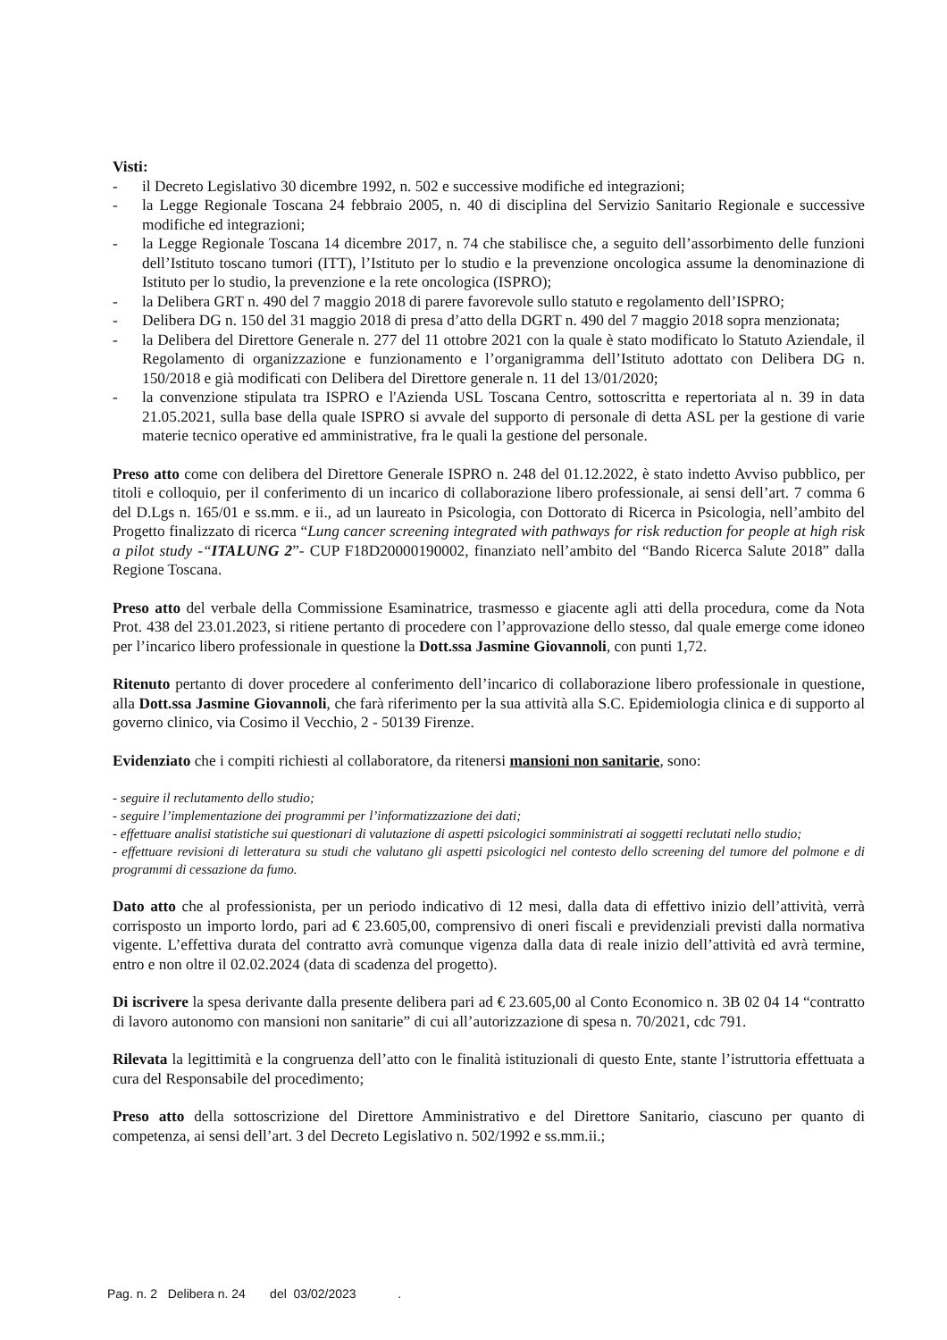Visti:
- il Decreto Legislativo 30 dicembre 1992, n. 502 e successive modifiche ed integrazioni;
- la Legge Regionale Toscana 24 febbraio 2005, n. 40 di disciplina del Servizio Sanitario Regionale e successive modifiche ed integrazioni;
- la Legge Regionale Toscana 14 dicembre 2017, n. 74 che stabilisce che, a seguito dell’assorbimento delle funzioni dell’Istituto toscano tumori (ITT), l’Istituto per lo studio e la prevenzione oncologica assume la denominazione di Istituto per lo studio, la prevenzione e la rete oncologica (ISPRO);
- la Delibera GRT n. 490 del 7 maggio 2018 di parere favorevole sullo statuto e regolamento dell’ISPRO;
- Delibera DG n. 150 del 31 maggio 2018 di presa d’atto della DGRT n. 490 del 7 maggio 2018 sopra menzionata;
- la Delibera del Direttore Generale n. 277 del 11 ottobre 2021 con la quale è stato modificato lo Statuto Aziendale, il Regolamento di organizzazione e funzionamento e l’organigramma dell’Istituto adottato con Delibera DG n. 150/2018 e già modificati con Delibera del Direttore generale n. 11 del 13/01/2020;
- la convenzione stipulata tra ISPRO e l'Azienda USL Toscana Centro, sottoscritta e repertoriata al n. 39 in data 21.05.2021, sulla base della quale ISPRO si avvale del supporto di personale di detta ASL per la gestione di varie materie tecnico operative ed amministrative, fra le quali la gestione del personale.
Preso atto come con delibera del Direttore Generale ISPRO n. 248 del 01.12.2022, è stato indetto Avviso pubblico, per titoli e colloquio, per il conferimento di un incarico di collaborazione libero professionale, ai sensi dell’art. 7 comma 6 del D.Lgs n. 165/01 e ss.mm. e ii., ad un laureato in Psicologia, con Dottorato di Ricerca in Psicologia, nell’ambito del Progetto finalizzato di ricerca “Lung cancer screening integrated with pathways for risk reduction for people at high risk a pilot study -“ITALUNG 2”- CUP F18D20000190002, finanziato nell’ambito del “Bando Ricerca Salute 2018” dalla Regione Toscana.
Preso atto del verbale della Commissione Esaminatrice, trasmesso e giacente agli atti della procedura, come da Nota Prot. 438 del 23.01.2023, si ritiene pertanto di procedere con l’approvazione dello stesso, dal quale emerge come idoneo per l’incarico libero professionale in questione la Dott.ssa Jasmine Giovannoli, con punti 1,72.
Ritenuto pertanto di dover procedere al conferimento dell’incarico di collaborazione libero professionale in questione, alla Dott.ssa Jasmine Giovannoli, che farà riferimento per la sua attività alla S.C. Epidemiologia clinica e di supporto al governo clinico, via Cosimo il Vecchio, 2 - 50139 Firenze.
Evidenziato che i compiti richiesti al collaboratore, da ritenersi mansioni non sanitarie, sono:
- seguire il reclutamento dello studio;
- seguire l’implementazione dei programmi per l’informatizzazione dei dati;
- effettuare analisi statistiche sui questionari di valutazione di aspetti psicologici somministrati ai soggetti reclutati nello studio;
- effettuare revisioni di letteratura su studi che valutano gli aspetti psicologici nel contesto dello screening del tumore del polmone e di programmi di cessazione da fumo.
Dato atto che al professionista, per un periodo indicativo di 12 mesi, dalla data di effettivo inizio dell’attività, verrà corrisposto un importo lordo, pari ad € 23.605,00, comprensivo di oneri fiscali e previdenziali previsti dalla normativa vigente. L’effettiva durata del contratto avrà comunque vigenza dalla data di reale inizio dell’attività ed avrà termine, entro e non oltre il 02.02.2024 (data di scadenza del progetto).
Di iscrivere la spesa derivante dalla presente delibera pari ad € 23.605,00 al Conto Economico n. 3B 02 04 14 “contratto di lavoro autonomo con mansioni non sanitarie” di cui all’autorizzazione di spesa n. 70/2021, cdc 791.
Rilevata la legittimità e la congruenza dell’atto con le finalità istituzionali di questo Ente, stante l’istruttoria effettuata a cura del Responsabile del procedimento;
Preso atto della sottoscrizione del Direttore Amministrativo e del Direttore Sanitario, ciascuno per quanto di competenza, ai sensi dell’art. 3 del Decreto Legislativo n. 502/1992 e ss.mm.ii.;
Pag. n. 2 Delibera n. 24 del 03/02/2023 .